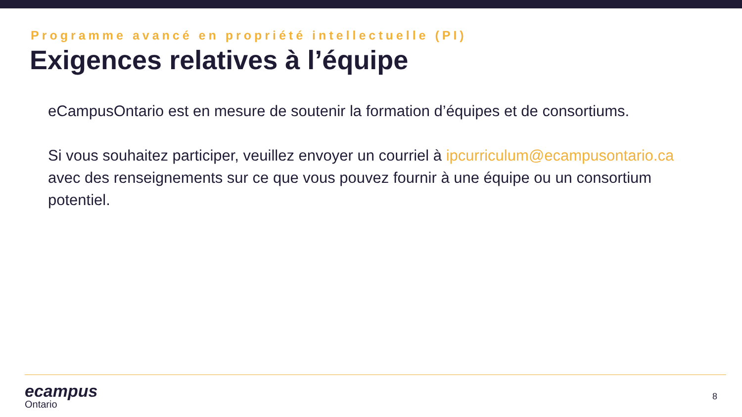Programme avancé en propriété intellectuelle (PI)
Exigences relatives à l’équipe
eCampusOntario est en mesure de soutenir la formation d’équipes et de consortiums.
Si vous souhaitez participer, veuillez envoyer un courriel à ipcurriculum@ecampusontario.ca avec des renseignements sur ce que vous pouvez fournir à une équipe ou un consortium potentiel.
ecampus
Ontario
8